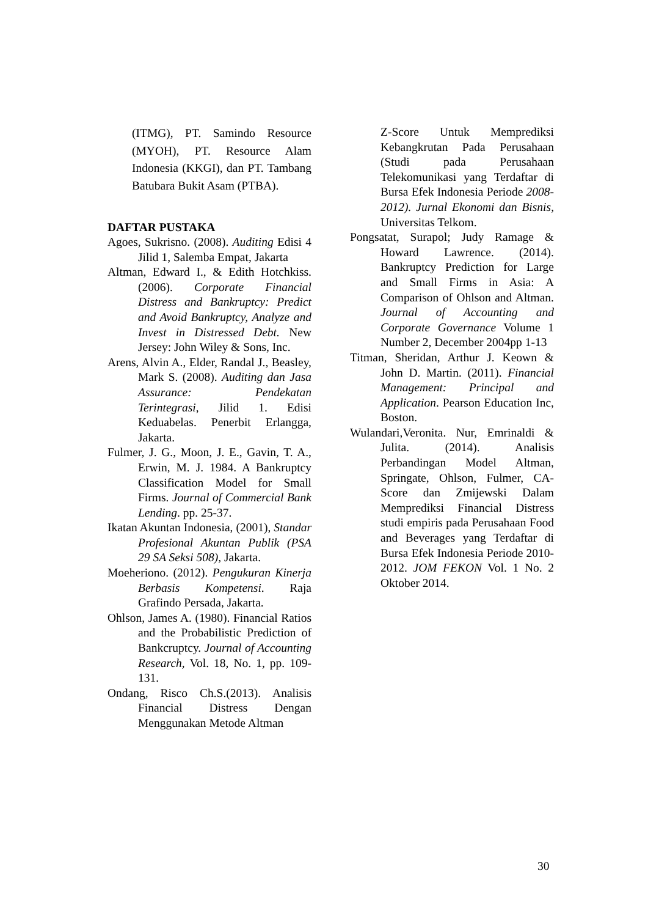(ITMG), PT. Samindo Resource (MYOH), PT. Resource Alam Indonesia (KKGI), dan PT. Tambang Batubara Bukit Asam (PTBA).
DAFTAR PUSTAKA
Agoes, Sukrisno. (2008). Auditing Edisi 4 Jilid 1, Salemba Empat, Jakarta
Altman, Edward I., & Edith Hotchkiss. (2006). Corporate Financial Distress and Bankruptcy: Predict and Avoid Bankruptcy, Analyze and Invest in Distressed Debt. New Jersey: John Wiley & Sons, Inc.
Arens, Alvin A., Elder, Randal J., Beasley, Mark S. (2008). Auditing dan Jasa Assurance: Pendekatan Terintegrasi, Jilid 1. Edisi Keduabelas. Penerbit Erlangga, Jakarta.
Fulmer, J. G., Moon, J. E., Gavin, T. A., Erwin, M. J. 1984. A Bankruptcy Classification Model for Small Firms. Journal of Commercial Bank Lending. pp. 25-37.
Ikatan Akuntan Indonesia, (2001), Standar Profesional Akuntan Publik (PSA 29 SA Seksi 508), Jakarta.
Moeheriono. (2012). Pengukuran Kinerja Berbasis Kompetensi. Raja Grafindo Persada, Jakarta.
Ohlson, James A. (1980). Financial Ratios and the Probabilistic Prediction of Bankcruptcy. Journal of Accounting Research, Vol. 18, No. 1, pp. 109-131.
Ondang, Risco Ch.S.(2013). Analisis Financial Distress Dengan Menggunakan Metode Altman
Z-Score Untuk Memprediksi Kebangkrutan Pada Perusahaan (Studi pada Perusahaan Telekomunikasi yang Terdaftar di Bursa Efek Indonesia Periode 2008-2012). Jurnal Ekonomi dan Bisnis, Universitas Telkom.
Pongsatat, Surapol; Judy Ramage & Howard Lawrence. (2014). Bankruptcy Prediction for Large and Small Firms in Asia: A Comparison of Ohlson and Altman. Journal of Accounting and Corporate Governance Volume 1 Number 2, December 2004pp 1-13
Titman, Sheridan, Arthur J. Keown & John D. Martin. (2011). Financial Management: Principal and Application. Pearson Education Inc, Boston.
Wulandari,Veronita. Nur, Emrinaldi & Julita. (2014). Analisis Perbandingan Model Altman, Springate, Ohlson, Fulmer, CA-Score dan Zmijewski Dalam Memprediksi Financial Distress studi empiris pada Perusahaan Food and Beverages yang Terdaftar di Bursa Efek Indonesia Periode 2010-2012. JOM FEKON Vol. 1 No. 2 Oktober 2014.
30